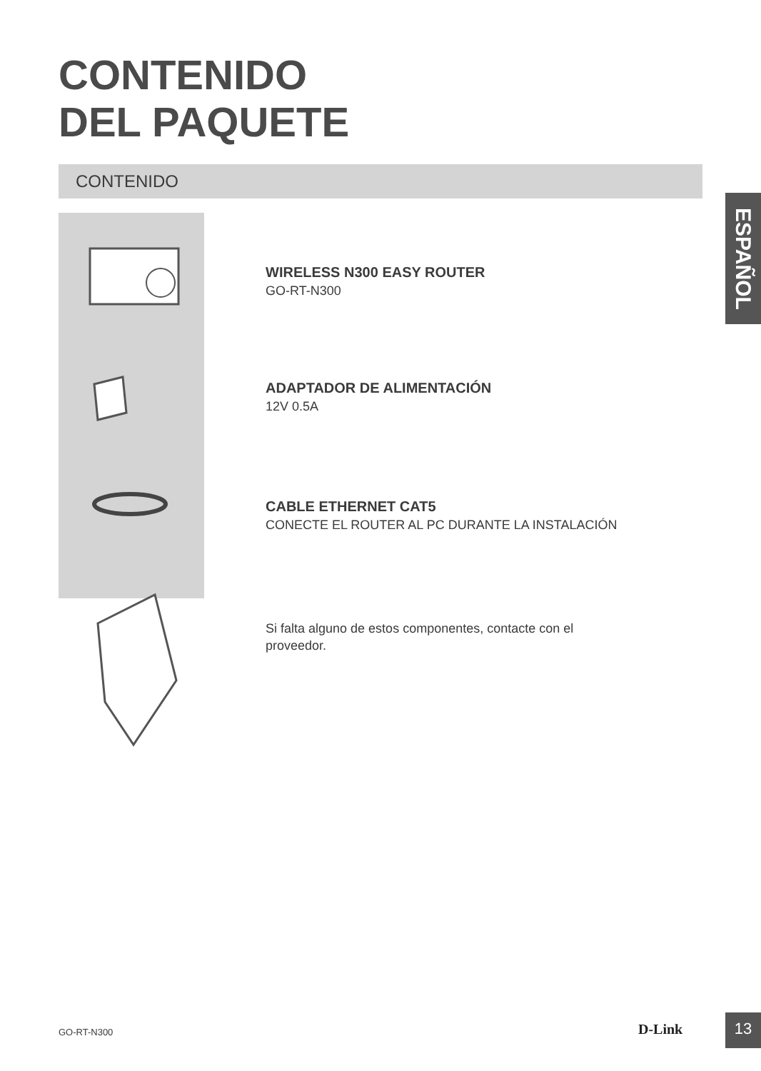CONTENIDO
DEL PAQUETE
CONTENIDO
ESPAÑOL
WIRELESS N300 EASY ROUTER
GO-RT-N300
ADAPTADOR DE ALIMENTACIÓN
12V 0.5A
CABLE ETHERNET CAT5
CONECTE EL ROUTER AL PC DURANTE LA INSTALACIÓN
Si falta alguno de estos componentes, contacte con el proveedor.
GO-RT-N300 D-Link 13